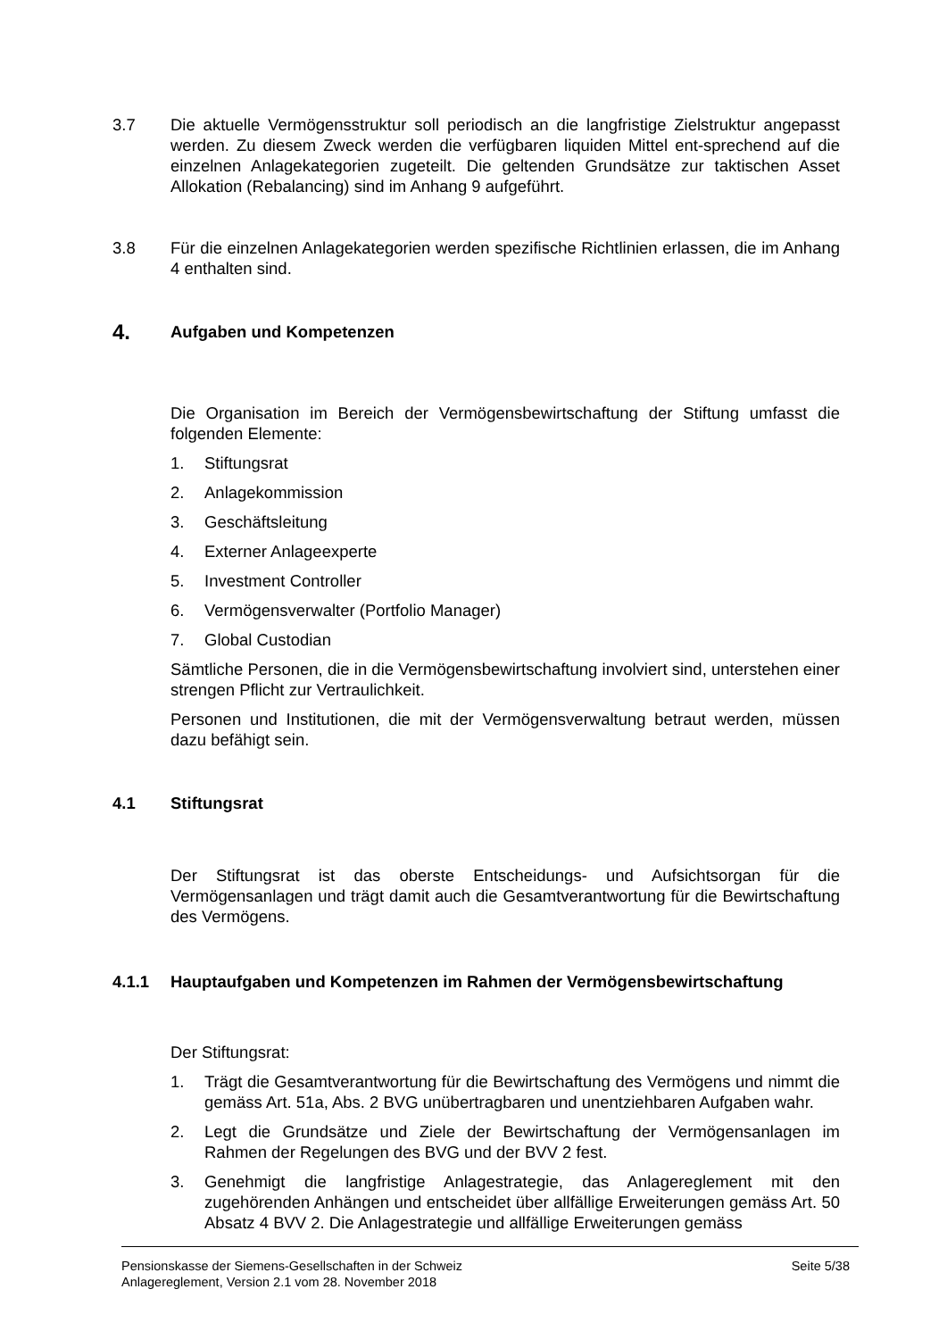3.7 Die aktuelle Vermögensstruktur soll periodisch an die langfristige Zielstruktur angepasst werden. Zu diesem Zweck werden die verfügbaren liquiden Mittel ent-sprechend auf die einzelnen Anlagekategorien zugeteilt. Die geltenden Grundsätze zur taktischen Asset Allokation (Rebalancing) sind im Anhang 9 aufgeführt.
3.8 Für die einzelnen Anlagekategorien werden spezifische Richtlinien erlassen, die im Anhang 4 enthalten sind.
4. Aufgaben und Kompetenzen
Die Organisation im Bereich der Vermögensbewirtschaftung der Stiftung umfasst die folgenden Elemente:
1. Stiftungsrat
2. Anlagekommission
3. Geschäftsleitung
4. Externer Anlageexperte
5. Investment Controller
6. Vermögensverwalter (Portfolio Manager)
7. Global Custodian
Sämtliche Personen, die in die Vermögensbewirtschaftung involviert sind, unterstehen einer strengen Pflicht zur Vertraulichkeit.
Personen und Institutionen, die mit der Vermögensverwaltung betraut werden, müssen dazu befähigt sein.
4.1 Stiftungsrat
Der Stiftungsrat ist das oberste Entscheidungs- und Aufsichtsorgan für die Vermögensanlagen und trägt damit auch die Gesamtverantwortung für die Bewirtschaftung des Vermögens.
4.1.1 Hauptaufgaben und Kompetenzen im Rahmen der Vermögensbewirtschaftung
Der Stiftungsrat:
1. Trägt die Gesamtverantwortung für die Bewirtschaftung des Vermögens und nimmt die gemäss Art. 51a, Abs. 2 BVG unübertragbaren und unentziehbaren Aufgaben wahr.
2. Legt die Grundsätze und Ziele der Bewirtschaftung der Vermögensanlagen im Rahmen der Regelungen des BVG und der BVV 2 fest.
3. Genehmigt die langfristige Anlagestrategie, das Anlagereglement mit den zugehörenden Anhängen und entscheidet über allfällige Erweiterungen gemäss Art. 50 Absatz 4 BVV 2. Die Anlagestrategie und allfällige Erweiterungen gemäss
Pensionskasse der Siemens-Gesellschaften in der Schweiz
Anlagereglement, Version 2.1 vom 28. November 2018
Seite 5/38